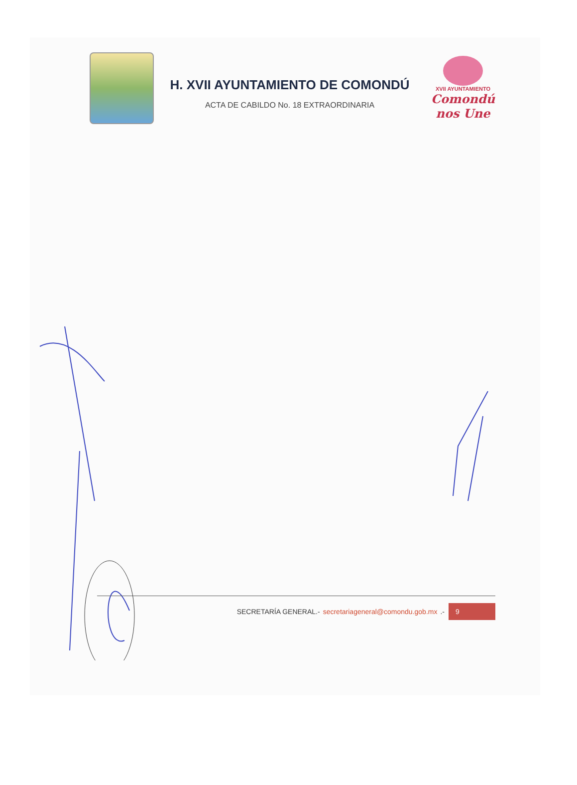H. XVII AYUNTAMIENTO DE COMONDÚ
ACTA DE CABILDO No. 18 EXTRAORDINARIA
XVII AYUNTAMIENTO
Comondú nos Une
SECRETARÍA GENERAL.- secretariageneral@comondu.gob.mx .- 9